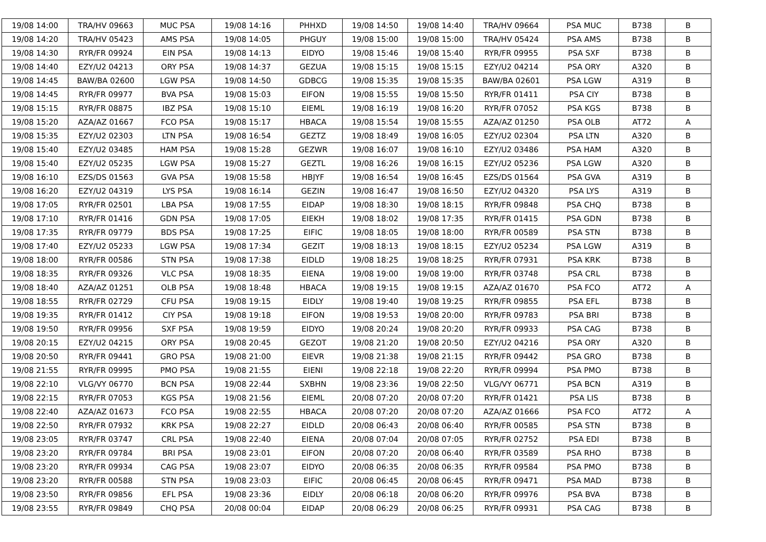| 19/08 14:00 | TRA/HV 09663 | MUC PSA | 19/08 14:16 | PHHXD | 19/08 14:50 | 19/08 14:40 | TRA/HV 09664 | PSA MUC | B738 | B |
| 19/08 14:20 | TRA/HV 05423 | AMS PSA | 19/08 14:05 | PHGUY | 19/08 15:00 | 19/08 15:00 | TRA/HV 05424 | PSA AMS | B738 | B |
| 19/08 14:30 | RYR/FR 09924 | EIN PSA | 19/08 14:13 | EIDYO | 19/08 15:46 | 19/08 15:40 | RYR/FR 09955 | PSA SXF | B738 | B |
| 19/08 14:40 | EZY/U2 04213 | ORY PSA | 19/08 14:37 | GEZUA | 19/08 15:15 | 19/08 15:15 | EZY/U2 04214 | PSA ORY | A320 | B |
| 19/08 14:45 | BAW/BA 02600 | LGW PSA | 19/08 14:50 | GDBCG | 19/08 15:35 | 19/08 15:35 | BAW/BA 02601 | PSA LGW | A319 | B |
| 19/08 14:45 | RYR/FR 09977 | BVA PSA | 19/08 15:03 | EIFON | 19/08 15:55 | 19/08 15:50 | RYR/FR 01411 | PSA CIY | B738 | B |
| 19/08 15:15 | RYR/FR 08875 | IBZ PSA | 19/08 15:10 | EIEML | 19/08 16:19 | 19/08 16:20 | RYR/FR 07052 | PSA KGS | B738 | B |
| 19/08 15:20 | AZA/AZ 01667 | FCO PSA | 19/08 15:17 | HBACA | 19/08 15:54 | 19/08 15:55 | AZA/AZ 01250 | PSA OLB | AT72 | A |
| 19/08 15:35 | EZY/U2 02303 | LTN PSA | 19/08 16:54 | GEZTZ | 19/08 18:49 | 19/08 16:05 | EZY/U2 02304 | PSA LTN | A320 | B |
| 19/08 15:40 | EZY/U2 03485 | HAM PSA | 19/08 15:28 | GEZWR | 19/08 16:07 | 19/08 16:10 | EZY/U2 03486 | PSA HAM | A320 | B |
| 19/08 15:40 | EZY/U2 05235 | LGW PSA | 19/08 15:27 | GEZTL | 19/08 16:26 | 19/08 16:15 | EZY/U2 05236 | PSA LGW | A320 | B |
| 19/08 16:10 | EZS/DS 01563 | GVA PSA | 19/08 15:58 | HBJYF | 19/08 16:54 | 19/08 16:45 | EZS/DS 01564 | PSA GVA | A319 | B |
| 19/08 16:20 | EZY/U2 04319 | LYS PSA | 19/08 16:14 | GEZIN | 19/08 16:47 | 19/08 16:50 | EZY/U2 04320 | PSA LYS | A319 | B |
| 19/08 17:05 | RYR/FR 02501 | LBA PSA | 19/08 17:55 | EIDAP | 19/08 18:30 | 19/08 18:15 | RYR/FR 09848 | PSA CHQ | B738 | B |
| 19/08 17:10 | RYR/FR 01416 | GDN PSA | 19/08 17:05 | EIEKH | 19/08 18:02 | 19/08 17:35 | RYR/FR 01415 | PSA GDN | B738 | B |
| 19/08 17:35 | RYR/FR 09779 | BDS PSA | 19/08 17:25 | EIFIC | 19/08 18:05 | 19/08 18:00 | RYR/FR 00589 | PSA STN | B738 | B |
| 19/08 17:40 | EZY/U2 05233 | LGW PSA | 19/08 17:34 | GEZIT | 19/08 18:13 | 19/08 18:15 | EZY/U2 05234 | PSA LGW | A319 | B |
| 19/08 18:00 | RYR/FR 00586 | STN PSA | 19/08 17:38 | EIDLD | 19/08 18:25 | 19/08 18:25 | RYR/FR 07931 | PSA KRK | B738 | B |
| 19/08 18:35 | RYR/FR 09326 | VLC PSA | 19/08 18:35 | EIENA | 19/08 19:00 | 19/08 19:00 | RYR/FR 03748 | PSA CRL | B738 | B |
| 19/08 18:40 | AZA/AZ 01251 | OLB PSA | 19/08 18:48 | HBACA | 19/08 19:15 | 19/08 19:15 | AZA/AZ 01670 | PSA FCO | AT72 | A |
| 19/08 18:55 | RYR/FR 02729 | CFU PSA | 19/08 19:15 | EIDLY | 19/08 19:40 | 19/08 19:25 | RYR/FR 09855 | PSA EFL | B738 | B |
| 19/08 19:35 | RYR/FR 01412 | CIY PSA | 19/08 19:18 | EIFON | 19/08 19:53 | 19/08 20:00 | RYR/FR 09783 | PSA BRI | B738 | B |
| 19/08 19:50 | RYR/FR 09956 | SXF PSA | 19/08 19:59 | EIDYO | 19/08 20:24 | 19/08 20:20 | RYR/FR 09933 | PSA CAG | B738 | B |
| 19/08 20:15 | EZY/U2 04215 | ORY PSA | 19/08 20:45 | GEZOT | 19/08 21:20 | 19/08 20:50 | EZY/U2 04216 | PSA ORY | A320 | B |
| 19/08 20:50 | RYR/FR 09441 | GRO PSA | 19/08 21:00 | EIEVR | 19/08 21:38 | 19/08 21:15 | RYR/FR 09442 | PSA GRO | B738 | B |
| 19/08 21:55 | RYR/FR 09995 | PMO PSA | 19/08 21:55 | EIENI | 19/08 22:18 | 19/08 22:20 | RYR/FR 09994 | PSA PMO | B738 | B |
| 19/08 22:10 | VLG/VY 06770 | BCN PSA | 19/08 22:44 | SXBHN | 19/08 23:36 | 19/08 22:50 | VLG/VY 06771 | PSA BCN | A319 | B |
| 19/08 22:15 | RYR/FR 07053 | KGS PSA | 19/08 21:56 | EIEML | 20/08 07:20 | 20/08 07:20 | RYR/FR 01421 | PSA LIS | B738 | B |
| 19/08 22:40 | AZA/AZ 01673 | FCO PSA | 19/08 22:55 | HBACA | 20/08 07:20 | 20/08 07:20 | AZA/AZ 01666 | PSA FCO | AT72 | A |
| 19/08 22:50 | RYR/FR 07932 | KRK PSA | 19/08 22:27 | EIDLD | 20/08 06:43 | 20/08 06:40 | RYR/FR 00585 | PSA STN | B738 | B |
| 19/08 23:05 | RYR/FR 03747 | CRL PSA | 19/08 22:40 | EIENA | 20/08 07:04 | 20/08 07:05 | RYR/FR 02752 | PSA EDI | B738 | B |
| 19/08 23:20 | RYR/FR 09784 | BRI PSA | 19/08 23:01 | EIFON | 20/08 07:20 | 20/08 06:40 | RYR/FR 03589 | PSA RHO | B738 | B |
| 19/08 23:20 | RYR/FR 09934 | CAG PSA | 19/08 23:07 | EIDYO | 20/08 06:35 | 20/08 06:35 | RYR/FR 09584 | PSA PMO | B738 | B |
| 19/08 23:20 | RYR/FR 00588 | STN PSA | 19/08 23:03 | EIFIC | 20/08 06:45 | 20/08 06:45 | RYR/FR 09471 | PSA MAD | B738 | B |
| 19/08 23:50 | RYR/FR 09856 | EFL PSA | 19/08 23:36 | EIDLY | 20/08 06:18 | 20/08 06:20 | RYR/FR 09976 | PSA BVA | B738 | B |
| 19/08 23:55 | RYR/FR 09849 | CHQ PSA | 20/08 00:04 | EIDAP | 20/08 06:29 | 20/08 06:25 | RYR/FR 09931 | PSA CAG | B738 | B |